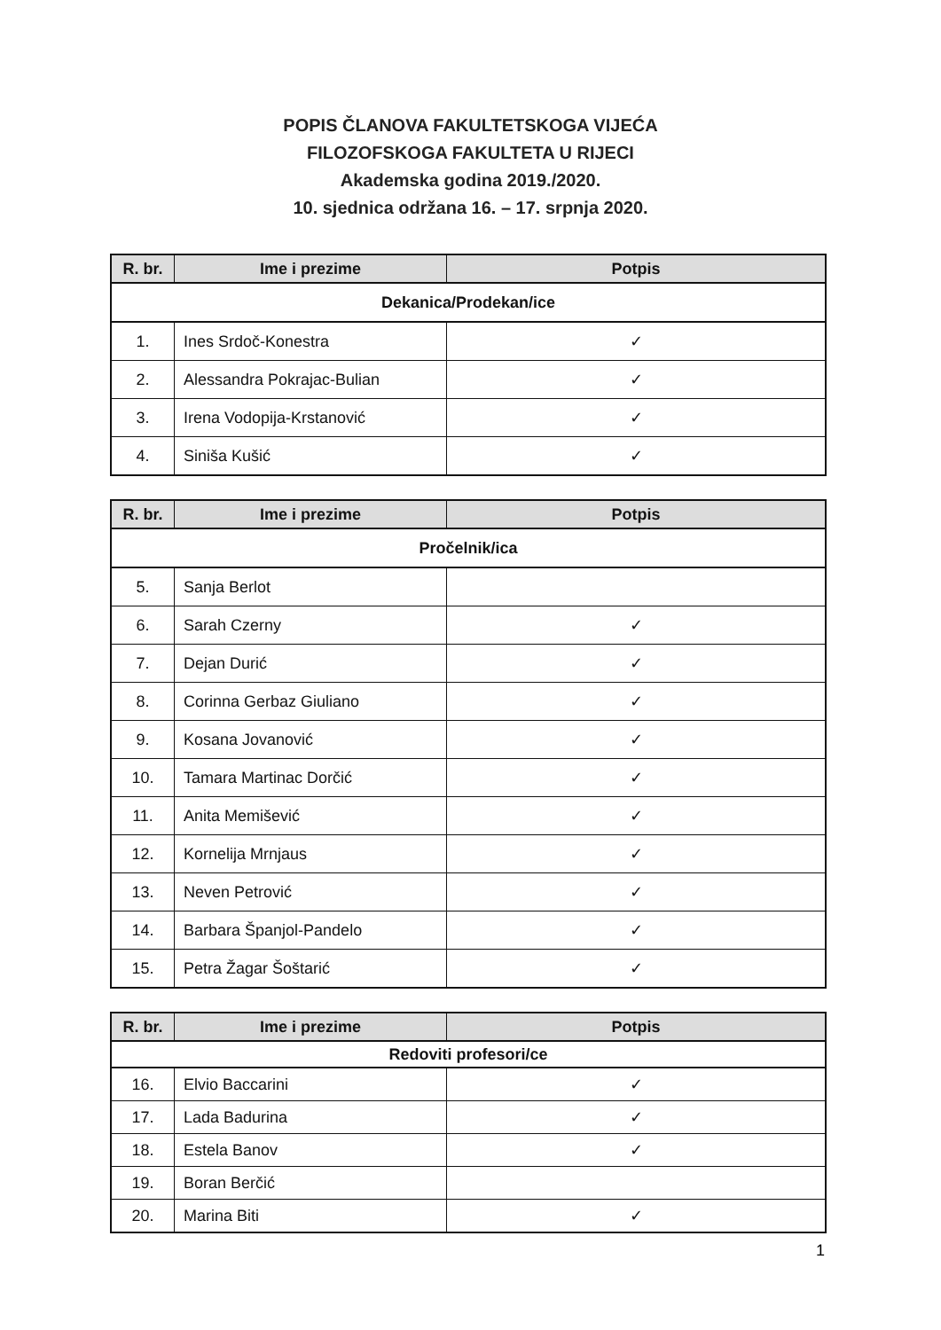POPIS ČLANOVA FAKULTETSKOGA VIJEĆA
FILOZOFSKOGA FAKULTETA U RIJECI
Akademska godina 2019./2020.
10. sjednica održana 16. – 17. srpnja 2020.
| R. br. | Ime i prezime | Potpis |
| --- | --- | --- |
| Dekanica/Prodekan/ice | | |
| 1. | Ines Srdoč-Konestra | ✓ |
| 2. | Alessandra Pokrajac-Bulian | ✓ |
| 3. | Irena Vodopija-Krstanović | ✓ |
| 4. | Siniša Kušić | ✓ |
| R. br. | Ime i prezime | Potpis |
| --- | --- | --- |
| Pročelnik/ica | | |
| 5. | Sanja Berlot | |
| 6. | Sarah Czerny | ✓ |
| 7. | Dejan Durić | ✓ |
| 8. | Corinna Gerbaz Giuliano | ✓ |
| 9. | Kosana Jovanović | ✓ |
| 10. | Tamara Martinac Dorčić | ✓ |
| 11. | Anita Memišević | ✓ |
| 12. | Kornelija Mrnjaus | ✓ |
| 13. | Neven Petrović | ✓ |
| 14. | Barbara Španjol-Pandelo | ✓ |
| 15. | Petra Žagar Šoštarić | ✓ |
| R. br. | Ime i prezime | Potpis |
| --- | --- | --- |
| Redoviti profesori/ce | | |
| 16. | Elvio Baccarini | ✓ |
| 17. | Lada Badurina | ✓ |
| 18. | Estela Banov | ✓ |
| 19. | Boran Berčić | |
| 20. | Marina Biti | ✓ |
1